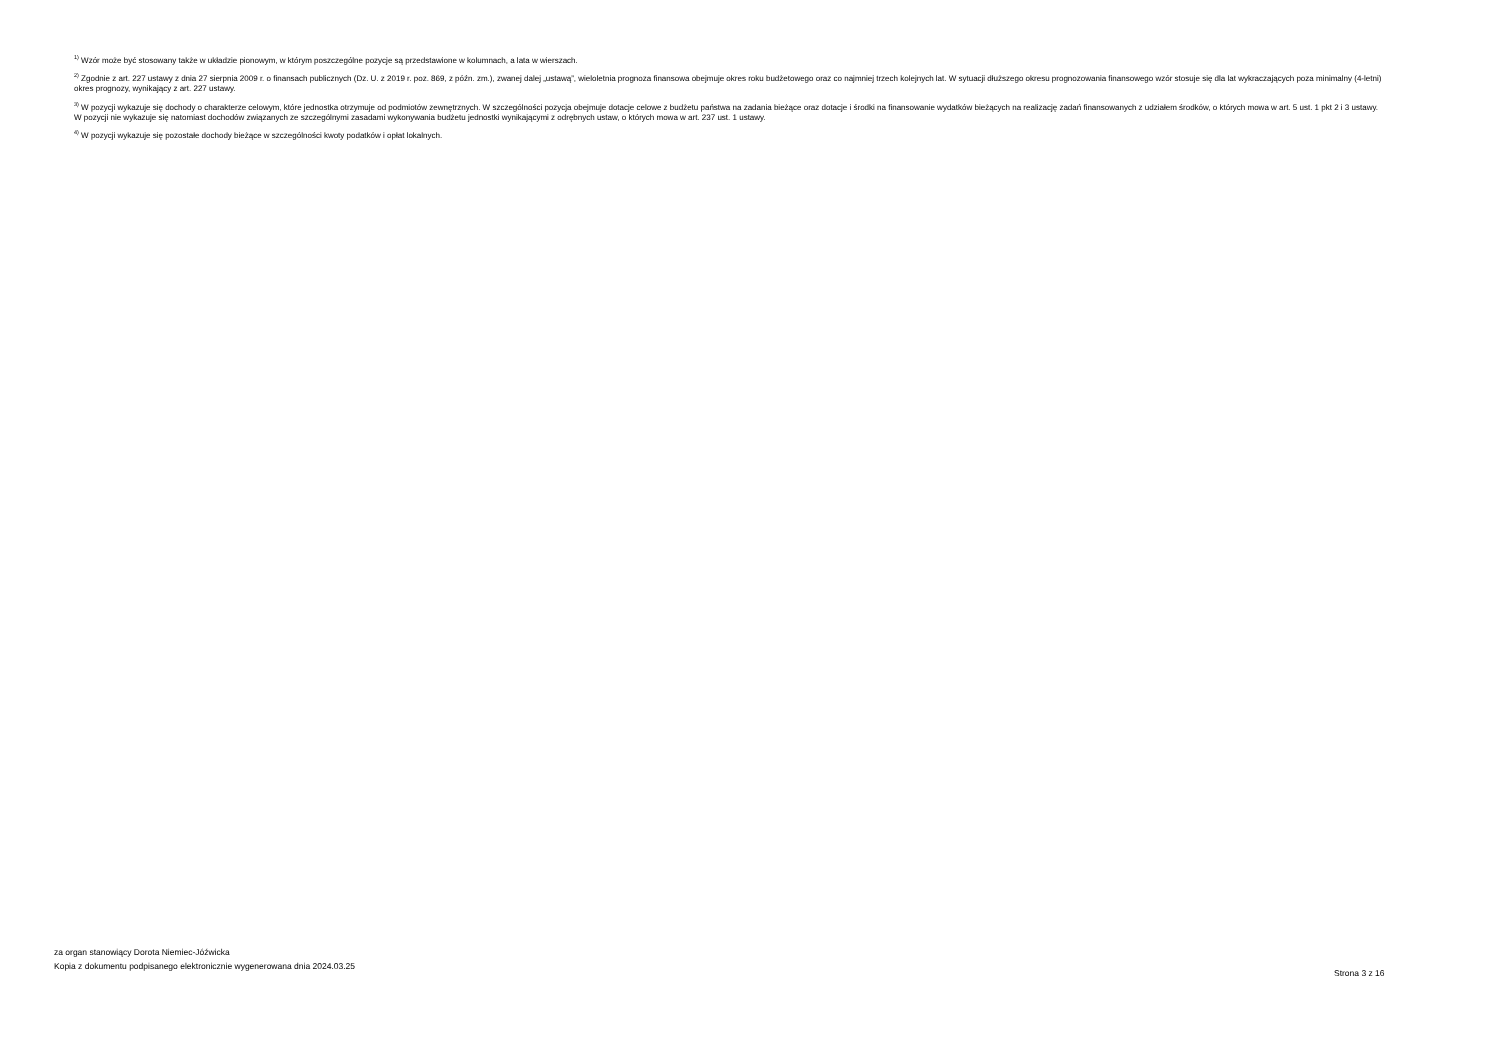<sup>1)</sup> Wzór może być stosowany także w układzie pionowym, w którym poszczególne pozycje są przedstawione w kolumnach, a lata w wierszach.
<sup>2)</sup> Zgodnie z art. 227 ustawy z dnia 27 sierpnia 2009 r. o finansach publicznych (Dz. U. z 2019 r. poz. 869, z późn. zm.), zwanej dalej „ustawą”, wieloletnia prognoza finansowa obejmuje okres roku budżetowego oraz co najmniej trzech kolejnych lat. W sytuacji dłuższego okresu prognozowania finansowego wzór stosuje się dla lat wykraczających poza minimalny (4-letni) okres prognozy, wynikający z art. 227 ustawy.
<sup>3)</sup> W pozycji wykazuje się dochody o charakterze celowym, które jednostka otrzymuje od podmiotów zewnętrznych. W szczególności pozycja obejmuje dotacje celowe z budżetu państwa na zadania bieżące oraz dotacje i środki na finansowanie wydatków bieżących na realizację zadań finansowanych z udziałem środków, o których mowa w art. 5 ust. 1 pkt 2 i 3 ustawy. W pozycji nie wykazuje się natomiast dochodów związanych ze szczególnymi zasadami wykonywania budżetu jednostki wynikającymi z odrębnych ustaw, o których mowa w art. 237 ust. 1 ustawy.
<sup>4)</sup> W pozycji wykazuje się pozostałe dochody bieżące w szczególności kwoty podatków i opłat lokalnych.
za organ stanowiący Dorota Niemiec-Jóźwicka
Kopia z dokumentu podpisanego elektronicznie wygenerowana dnia 2024.03.25
Strona 3 z 16